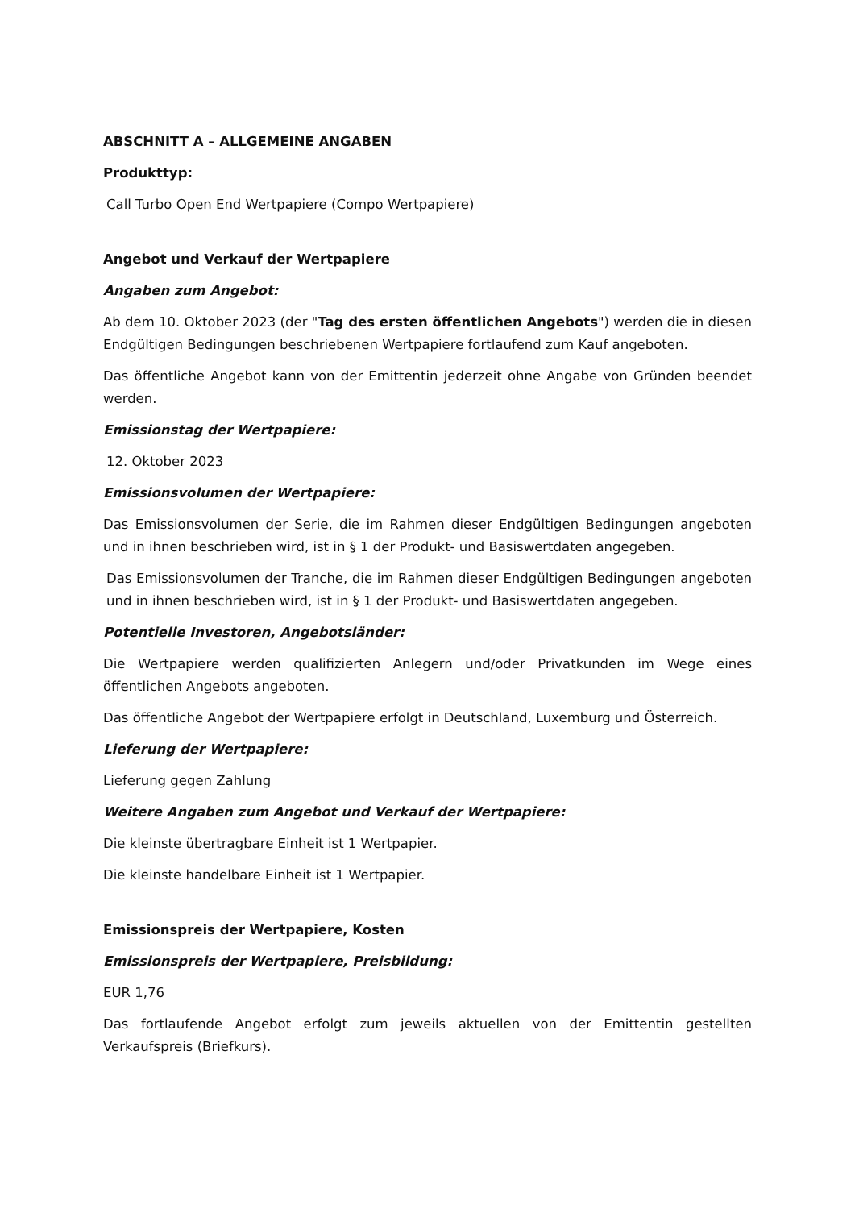ABSCHNITT A – ALLGEMEINE ANGABEN
Produkttyp:
Call Turbo Open End Wertpapiere (Compo Wertpapiere)
Angebot und Verkauf der Wertpapiere
Angaben zum Angebot:
Ab dem 10. Oktober 2023 (der "Tag des ersten öffentlichen Angebots") werden die in diesen Endgültigen Bedingungen beschriebenen Wertpapiere fortlaufend zum Kauf angeboten.
Das öffentliche Angebot kann von der Emittentin jederzeit ohne Angabe von Gründen beendet werden.
Emissionstag der Wertpapiere:
12. Oktober 2023
Emissionsvolumen der Wertpapiere:
Das Emissionsvolumen der Serie, die im Rahmen dieser Endgültigen Bedingungen angeboten und in ihnen beschrieben wird, ist in § 1 der Produkt- und Basiswertdaten angegeben.
Das Emissionsvolumen der Tranche, die im Rahmen dieser Endgültigen Bedingungen angeboten und in ihnen beschrieben wird, ist in § 1 der Produkt- und Basiswertdaten angegeben.
Potentielle Investoren, Angebotsländer:
Die Wertpapiere werden qualifizierten Anlegern und/oder Privatkunden im Wege eines öffentlichen Angebots angeboten.
Das öffentliche Angebot der Wertpapiere erfolgt in Deutschland, Luxemburg und Österreich.
Lieferung der Wertpapiere:
Lieferung gegen Zahlung
Weitere Angaben zum Angebot und Verkauf der Wertpapiere:
Die kleinste übertragbare Einheit ist 1 Wertpapier.
Die kleinste handelbare Einheit ist 1 Wertpapier.
Emissionspreis der Wertpapiere, Kosten
Emissionspreis der Wertpapiere, Preisbildung:
EUR 1,76
Das fortlaufende Angebot erfolgt zum jeweils aktuellen von der Emittentin gestellten Verkaufspreis (Briefkurs).